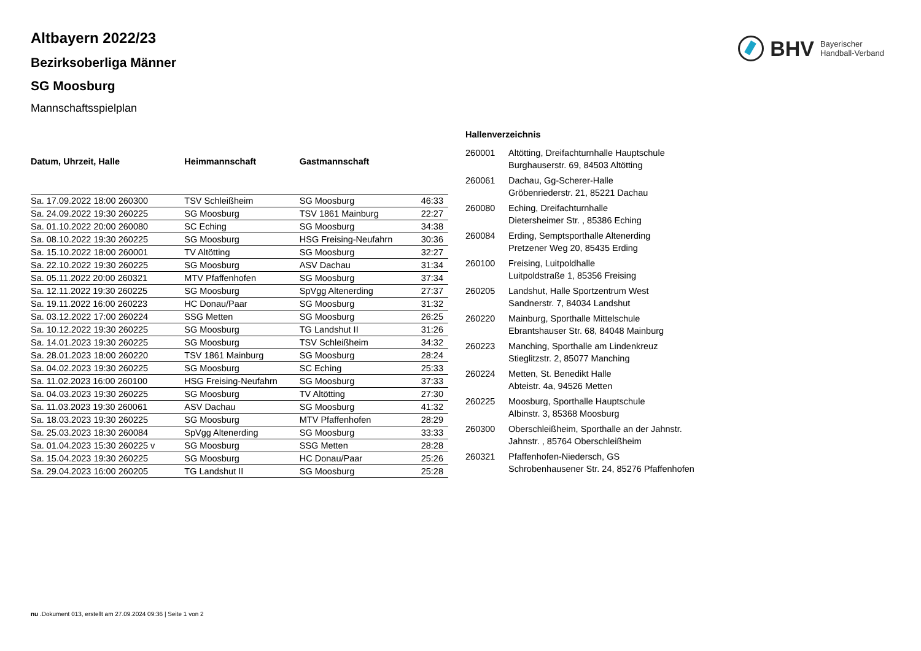BHV
Bayerischer
Handball-Verband
Altbayern 2022/23
Bezirksoberliga Männer
SG Moosburg
Mannschaftsspielplan
| Datum, Uhrzeit, Halle | Heimmannschaft | Gastmannschaft | |
| --- | --- | --- | --- |
| Sa. 17.09.2022 18:00 260300 | TSV Schleißheim | SG Moosburg | 46:33 |
| Sa. 24.09.2022 19:30 260225 | SG Moosburg | TSV 1861 Mainburg | 22:27 |
| Sa. 01.10.2022 20:00 260080 | SC Eching | SG Moosburg | 34:38 |
| Sa. 08.10.2022 19:30 260225 | SG Moosburg | HSG Freising-Neufahrn | 30:36 |
| Sa. 15.10.2022 18:00 260001 | TV Altötting | SG Moosburg | 32:27 |
| Sa. 22.10.2022 19:30 260225 | SG Moosburg | ASV Dachau | 31:34 |
| Sa. 05.11.2022 20:00 260321 | MTV Pfaffenhofen | SG Moosburg | 37:34 |
| Sa. 12.11.2022 19:30 260225 | SG Moosburg | SpVgg Altenerding | 27:37 |
| Sa. 19.11.2022 16:00 260223 | HC Donau/Paar | SG Moosburg | 31:32 |
| Sa. 03.12.2022 17:00 260224 | SSG Metten | SG Moosburg | 26:25 |
| Sa. 10.12.2022 19:30 260225 | SG Moosburg | TG Landshut II | 31:26 |
| Sa. 14.01.2023 19:30 260225 | SG Moosburg | TSV Schleißheim | 34:32 |
| Sa. 28.01.2023 18:00 260220 | TSV 1861 Mainburg | SG Moosburg | 28:24 |
| Sa. 04.02.2023 19:30 260225 | SG Moosburg | SC Eching | 25:33 |
| Sa. 11.02.2023 16:00 260100 | HSG Freising-Neufahrn | SG Moosburg | 37:33 |
| Sa. 04.03.2023 19:30 260225 | SG Moosburg | TV Altötting | 27:30 |
| Sa. 11.03.2023 19:30 260061 | ASV Dachau | SG Moosburg | 41:32 |
| Sa. 18.03.2023 19:30 260225 | SG Moosburg | MTV Pfaffenhofen | 28:29 |
| Sa. 25.03.2023 18:30 260084 | SpVgg Altenerding | SG Moosburg | 33:33 |
| Sa. 01.04.2023 15:30 260225 v | SG Moosburg | SSG Metten | 28:28 |
| Sa. 15.04.2023 19:30 260225 | SG Moosburg | HC Donau/Paar | 25:26 |
| Sa. 29.04.2023 16:00 260205 | TG Landshut II | SG Moosburg | 25:28 |
Hallenverzeichnis
| 260001 | Altötting, Dreifachturnhalle Hauptschule Burghauserstr. 69, 84503 Altötting |
| 260061 | Dachau, Gg-Scherer-Halle Gröbenriederstr. 21, 85221 Dachau |
| 260080 | Eching, Dreifachturnhalle Dietersheimer Str. , 85386 Eching |
| 260084 | Erding, Semptsporthalle Altenerding Pretzener Weg 20, 85435 Erding |
| 260100 | Freising, Luitpoldhalle Luitpoldstraße 1, 85356 Freising |
| 260205 | Landshut, Halle Sportzentrum West Sandnerstr. 7, 84034 Landshut |
| 260220 | Mainburg, Sporthalle Mittelschule Ebrantshauser Str. 68, 84048 Mainburg |
| 260223 | Manching, Sporthalle am Lindenkreuz Stieglitzstr. 2, 85077 Manching |
| 260224 | Metten, St. Benedikt Halle Abteistr. 4a, 94526 Metten |
| 260225 | Moosburg, Sporthalle Hauptschule Albinstr. 3, 85368 Moosburg |
| 260300 | Oberschleißheim, Sporthalle an der Jahnstr. Jahnstr. , 85764 Oberschleißheim |
| 260321 | Pfaffenhofen-Niedersch, GS Schrobenhausener Str. 24, 85276 Pfaffenhofen |
nu .Dokument 013, erstellt am 27.09.2024 09:36 | Seite 1 von 2